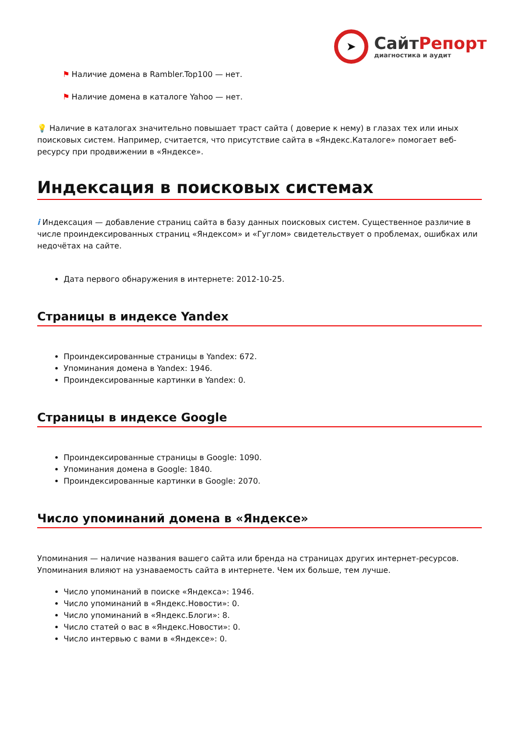➤
СайтРепорт
диагностика и аудит
⚑ Наличие домена в Rambler.Top100 — нет.
⚑ Наличие домена в каталоге Yahoo — нет.
💡 Наличие в каталогах значительно повышает траст сайта ( доверие к нему) в глазах тех или иных поисковых систем. Например, считается, что присутствие сайта в «Яндекс.Каталоге» помогает веб-ресурсу при продвижении в «Яндексе».
Индексация в поисковых системах
i Индексация — добавление страниц сайта в базу данных поисковых систем. Существенное различие в числе проиндексированных страниц «Яндексом» и «Гуглом» свидетельствует о проблемах, ошибках или недочётах на сайте.
Дата первого обнаружения в интернете: 2012-10-25.
Страницы в индексе Yandex
Проиндексированные страницы в Yandex: 672.
Упоминания домена в Yandex: 1946.
Проиндексированные картинки в Yandex: 0.
Страницы в индексе Google
Проиндексированные страницы в Google: 1090.
Упоминания домена в Google: 1840.
Проиндексированные картинки в Google: 2070.
Число упоминаний домена в «Яндексе»
Упоминания — наличие названия вашего сайта или бренда на страницах других интернет-ресурсов. Упоминания влияют на узнаваемость сайта в интернете. Чем их больше, тем лучше.
Число упоминаний в поиске «Яндекса»: 1946.
Число упоминаний в «Яндекс.Новости»: 0.
Число упоминаний в «Яндекс.Блоги»: 8.
Число статей о вас в «Яндекс.Новости»: 0.
Число интервью с вами в «Яндексе»: 0.